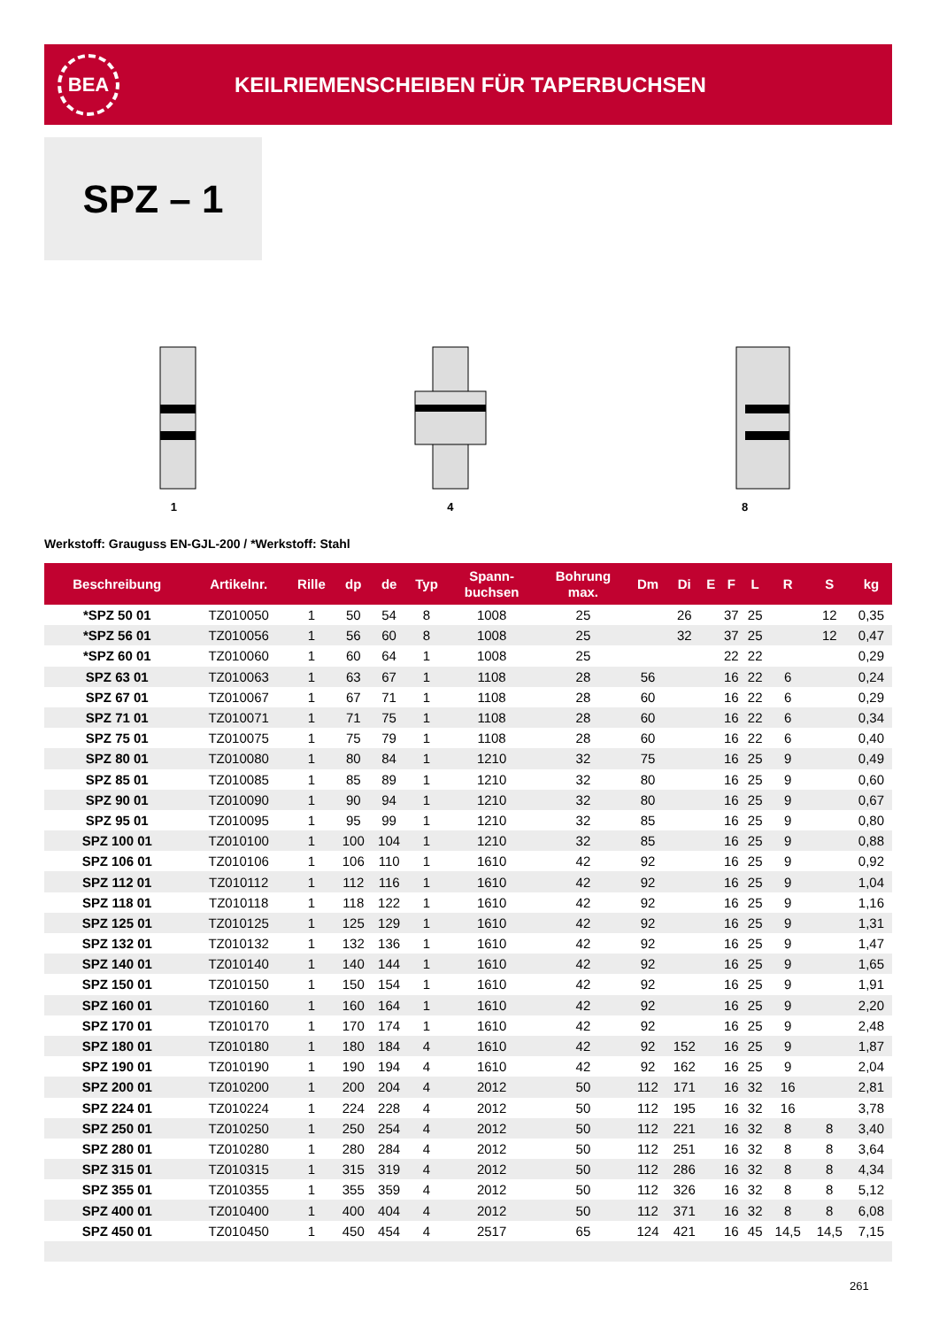BEA
KEILRIEMENSCHEIBEN FÜR TAPERBUCHSEN
SPZ – 1
1
4
8
Werkstoff: Grauguss EN-GJL-200 / *Werkstoff: Stahl
| Beschreibung | Artikelnr. | Rille | dp | de | Typ | Spann- buchsen | Bohrung max. | Dm | Di | E | F | L | R | S | kg |
| --- | --- | --- | --- | --- | --- | --- | --- | --- | --- | --- | --- | --- | --- | --- | --- |
| *SPZ 50 01 | TZ010050 | 1 | 50 | 54 | 8 | 1008 | 25 | | 26 | | 37 | 25 | | 12 | 0,35 |
| *SPZ 56 01 | TZ010056 | 1 | 56 | 60 | 8 | 1008 | 25 | | 32 | | 37 | 25 | | 12 | 0,47 |
| *SPZ 60 01 | TZ010060 | 1 | 60 | 64 | 1 | 1008 | 25 | | | | 22 | 22 | | | 0,29 |
| SPZ 63 01 | TZ010063 | 1 | 63 | 67 | 1 | 1108 | 28 | 56 | | | 16 | 22 | 6 | | 0,24 |
| SPZ 67 01 | TZ010067 | 1 | 67 | 71 | 1 | 1108 | 28 | 60 | | | 16 | 22 | 6 | | 0,29 |
| SPZ 71 01 | TZ010071 | 1 | 71 | 75 | 1 | 1108 | 28 | 60 | | | 16 | 22 | 6 | | 0,34 |
| SPZ 75 01 | TZ010075 | 1 | 75 | 79 | 1 | 1108 | 28 | 60 | | | 16 | 22 | 6 | | 0,40 |
| SPZ 80 01 | TZ010080 | 1 | 80 | 84 | 1 | 1210 | 32 | 75 | | | 16 | 25 | 9 | | 0,49 |
| SPZ 85 01 | TZ010085 | 1 | 85 | 89 | 1 | 1210 | 32 | 80 | | | 16 | 25 | 9 | | 0,60 |
| SPZ 90 01 | TZ010090 | 1 | 90 | 94 | 1 | 1210 | 32 | 80 | | | 16 | 25 | 9 | | 0,67 |
| SPZ 95 01 | TZ010095 | 1 | 95 | 99 | 1 | 1210 | 32 | 85 | | | 16 | 25 | 9 | | 0,80 |
| SPZ 100 01 | TZ010100 | 1 | 100 | 104 | 1 | 1210 | 32 | 85 | | | 16 | 25 | 9 | | 0,88 |
| SPZ 106 01 | TZ010106 | 1 | 106 | 110 | 1 | 1610 | 42 | 92 | | | 16 | 25 | 9 | | 0,92 |
| SPZ 112 01 | TZ010112 | 1 | 112 | 116 | 1 | 1610 | 42 | 92 | | | 16 | 25 | 9 | | 1,04 |
| SPZ 118 01 | TZ010118 | 1 | 118 | 122 | 1 | 1610 | 42 | 92 | | | 16 | 25 | 9 | | 1,16 |
| SPZ 125 01 | TZ010125 | 1 | 125 | 129 | 1 | 1610 | 42 | 92 | | | 16 | 25 | 9 | | 1,31 |
| SPZ 132 01 | TZ010132 | 1 | 132 | 136 | 1 | 1610 | 42 | 92 | | | 16 | 25 | 9 | | 1,47 |
| SPZ 140 01 | TZ010140 | 1 | 140 | 144 | 1 | 1610 | 42 | 92 | | | 16 | 25 | 9 | | 1,65 |
| SPZ 150 01 | TZ010150 | 1 | 150 | 154 | 1 | 1610 | 42 | 92 | | | 16 | 25 | 9 | | 1,91 |
| SPZ 160 01 | TZ010160 | 1 | 160 | 164 | 1 | 1610 | 42 | 92 | | | 16 | 25 | 9 | | 2,20 |
| SPZ 170 01 | TZ010170 | 1 | 170 | 174 | 1 | 1610 | 42 | 92 | | | 16 | 25 | 9 | | 2,48 |
| SPZ 180 01 | TZ010180 | 1 | 180 | 184 | 4 | 1610 | 42 | 92 | 152 | | 16 | 25 | 9 | | 1,87 |
| SPZ 190 01 | TZ010190 | 1 | 190 | 194 | 4 | 1610 | 42 | 92 | 162 | | 16 | 25 | 9 | | 2,04 |
| SPZ 200 01 | TZ010200 | 1 | 200 | 204 | 4 | 2012 | 50 | 112 | 171 | | 16 | 32 | 16 | | 2,81 |
| SPZ 224 01 | TZ010224 | 1 | 224 | 228 | 4 | 2012 | 50 | 112 | 195 | | 16 | 32 | 16 | | 3,78 |
| SPZ 250 01 | TZ010250 | 1 | 250 | 254 | 4 | 2012 | 50 | 112 | 221 | | 16 | 32 | 8 | 8 | 3,40 |
| SPZ 280 01 | TZ010280 | 1 | 280 | 284 | 4 | 2012 | 50 | 112 | 251 | | 16 | 32 | 8 | 8 | 3,64 |
| SPZ 315 01 | TZ010315 | 1 | 315 | 319 | 4 | 2012 | 50 | 112 | 286 | | 16 | 32 | 8 | 8 | 4,34 |
| SPZ 355 01 | TZ010355 | 1 | 355 | 359 | 4 | 2012 | 50 | 112 | 326 | | 16 | 32 | 8 | 8 | 5,12 |
| SPZ 400 01 | TZ010400 | 1 | 400 | 404 | 4 | 2012 | 50 | 112 | 371 | | 16 | 32 | 8 | 8 | 6,08 |
| SPZ 450 01 | TZ010450 | 1 | 450 | 454 | 4 | 2517 | 65 | 124 | 421 | | 16 | 45 | 14,5 | 14,5 | 7,15 |
261